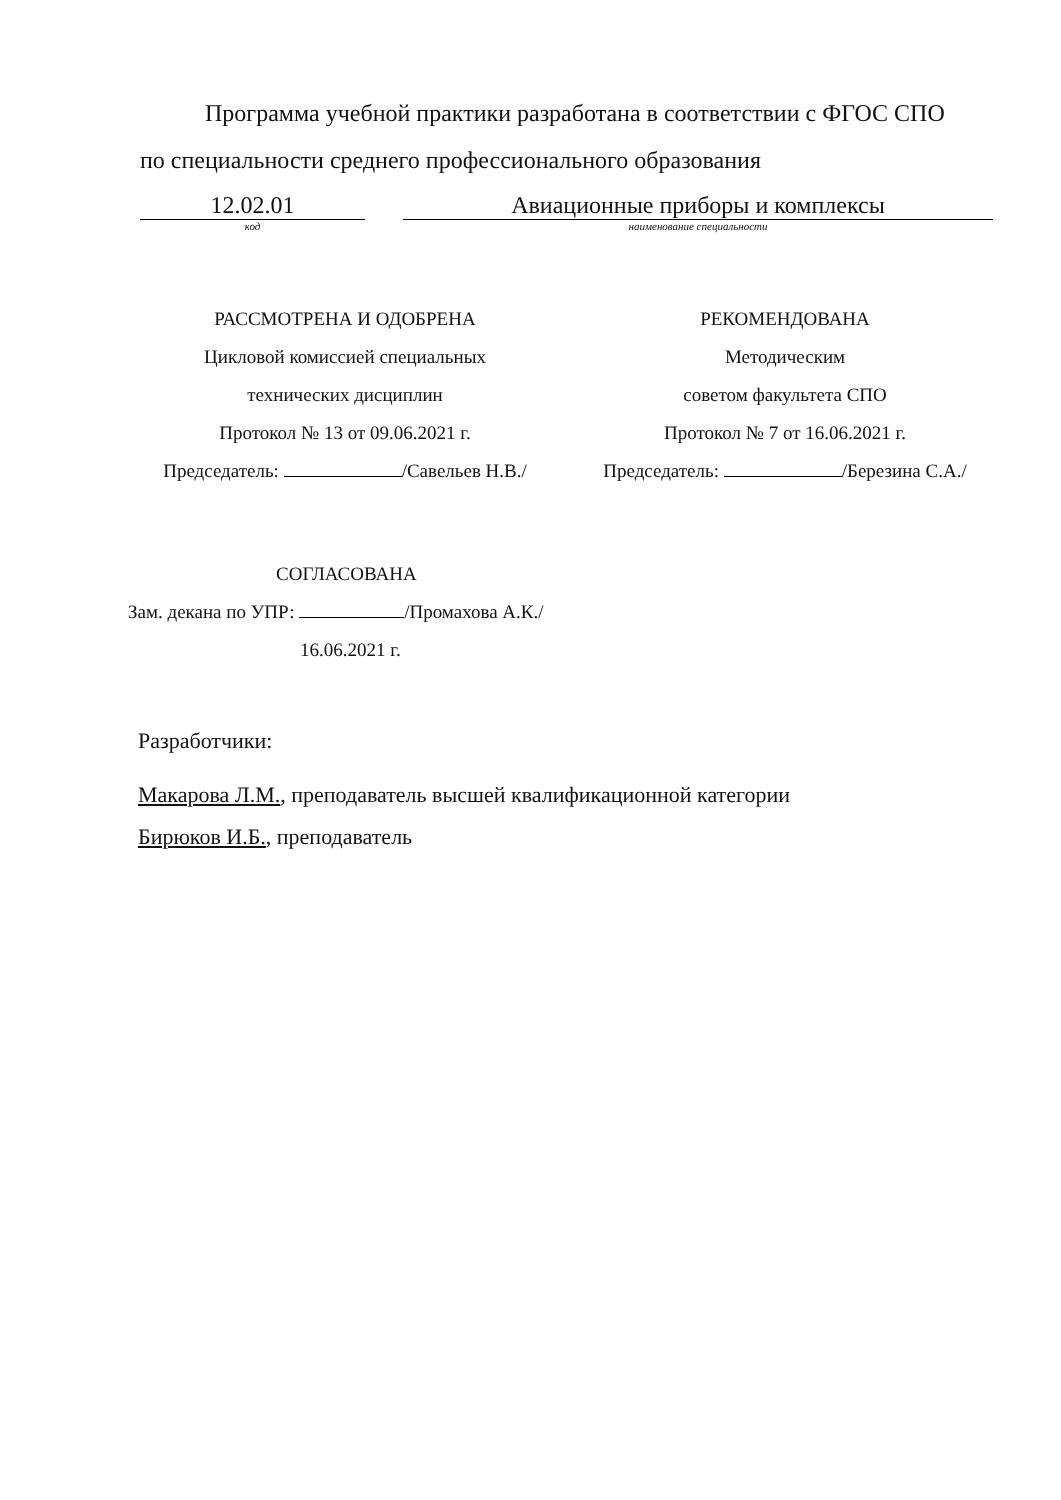Программа учебной практики разработана в соответствии с ФГОС СПО
по специальности среднего профессионального образования
12.02.01 Авиационные приборы и комплексы
код наименование специальности
РАССМОТРЕНА И ОДОБРЕНА
Цикловой комиссией специальных
технических дисциплин
Протокол № 13 от 09.06.2021 г.
Председатель: /Савельев Н.В./
РЕКОМЕНДОВАНА
Методическим
советом факультета СПО
Протокол № 7 от 16.06.2021 г.
Председатель: /Березина С.А./
СОГЛАСОВАНА
Зам. декана по УПР: /Промахова А.К./
16.06.2021 г.
Разработчики:
Макарова Л.М., преподаватель высшей квалификационной категории
Бирюков И.Б., преподаватель